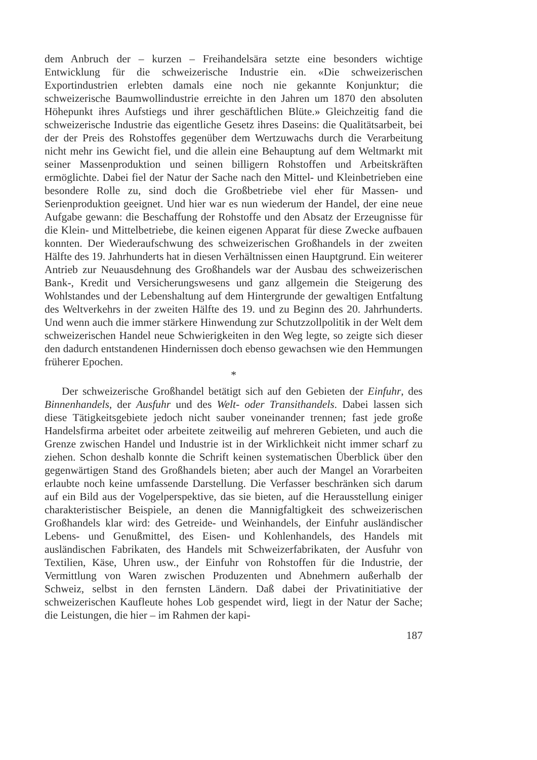dem Anbruch der – kurzen – Freihandelsära setzte eine besonders wichtige Entwicklung für die schweizerische Industrie ein. «Die schweizerischen Exportindustrien erlebten damals eine noch nie gekannte Konjunktur; die schweizerische Baumwollindustrie erreichte in den Jahren um 1870 den absoluten Höhepunkt ihres Aufstiegs und ihrer geschäftlichen Blüte.» Gleichzeitig fand die schweizerische Industrie das eigentliche Gesetz ihres Daseins: die Qualitätsarbeit, bei der der Preis des Rohstoffes gegenüber dem Wertzuwachs durch die Verarbeitung nicht mehr ins Gewicht fiel, und die allein eine Behauptung auf dem Weltmarkt mit seiner Massenproduktion und seinen billigern Rohstoffen und Arbeitskräften ermöglichte. Dabei fiel der Natur der Sache nach den Mittel- und Kleinbetrieben eine besondere Rolle zu, sind doch die Großbetriebe viel eher für Massen- und Serienproduktion geeignet. Und hier war es nun wiederum der Handel, der eine neue Aufgabe gewann: die Beschaffung der Rohstoffe und den Absatz der Erzeugnisse für die Klein- und Mittelbetriebe, die keinen eigenen Apparat für diese Zwecke aufbauen konnten. Der Wiederaufschwung des schweizerischen Großhandels in der zweiten Hälfte des 19. Jahrhunderts hat in diesen Verhältnissen einen Hauptgrund. Ein weiterer Antrieb zur Neuausdehnung des Großhandels war der Ausbau des schweizerischen Bank-, Kredit und Versicherungswesens und ganz allgemein die Steigerung des Wohlstandes und der Lebenshaltung auf dem Hintergrunde der gewaltigen Entfaltung des Weltverkehrs in der zweiten Hälfte des 19. und zu Beginn des 20. Jahrhunderts. Und wenn auch die immer stärkere Hinwendung zur Schutzzollpolitik in der Welt dem schweizerischen Handel neue Schwierigkeiten in den Weg legte, so zeigte sich dieser den dadurch entstandenen Hindernissen doch ebenso gewachsen wie den Hemmungen früherer Epochen.
*
Der schweizerische Großhandel betätigt sich auf den Gebieten der Einfuhr, des Binnenhandels, der Ausfuhr und des Welt- oder Transithandels. Dabei lassen sich diese Tätigkeitsgebiete jedoch nicht sauber voneinander trennen; fast jede große Handelsfirma arbeitet oder arbeitete zeitweilig auf mehreren Gebieten, und auch die Grenze zwischen Handel und Industrie ist in der Wirklichkeit nicht immer scharf zu ziehen. Schon deshalb konnte die Schrift keinen systematischen Überblick über den gegenwärtigen Stand des Großhandels bieten; aber auch der Mangel an Vorarbeiten erlaubte noch keine umfassende Darstellung. Die Verfasser beschränken sich darum auf ein Bild aus der Vogelperspektive, das sie bieten, auf die Herausstellung einiger charakteristischer Beispiele, an denen die Mannigfaltigkeit des schweizerischen Großhandels klar wird: des Getreide- und Weinhandels, der Einfuhr ausländischer Lebens- und Genußmittel, des Eisen- und Kohlenhandels, des Handels mit ausländischen Fabrikaten, des Handels mit Schweizerfabrikaten, der Ausfuhr von Textilien, Käse, Uhren usw., der Einfuhr von Rohstoffen für die Industrie, der Vermittlung von Waren zwischen Produzenten und Abnehmern außerhalb der Schweiz, selbst in den fernsten Ländern. Daß dabei der Privatinitiative der schweizerischen Kaufleute hohes Lob gespendet wird, liegt in der Natur der Sache; die Leistungen, die hier – im Rahmen der kapi-
187